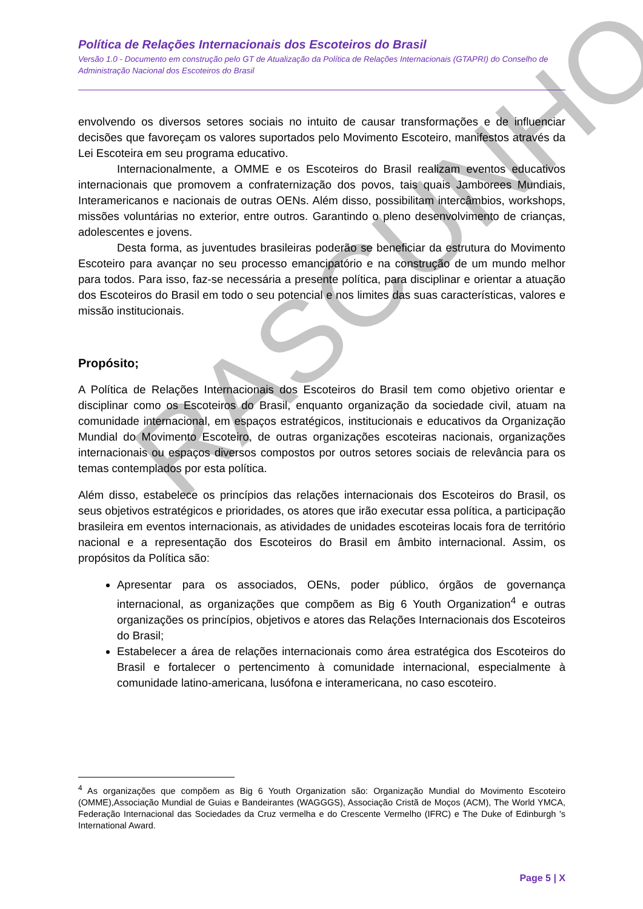RASCUNHO
Política de Relações Internacionais dos Escoteiros do Brasil
Versão 1.0 - Documento em construção pelo GT de Atualização da Política de Relações Internacionais (GTAPRI) do Conselho de Administração Nacional dos Escoteiros do Brasil
envolvendo os diversos setores sociais no intuito de causar transformações e de influenciar decisões que favoreçam os valores suportados pelo Movimento Escoteiro, manifestos através da Lei Escoteira em seu programa educativo.
Internacionalmente, a OMME e os Escoteiros do Brasil realizam eventos educativos internacionais que promovem a confraternização dos povos, tais quais Jamborees Mundiais, Interamericanos e nacionais de outras OENs. Além disso, possibilitam intercâmbios, workshops, missões voluntárias no exterior, entre outros. Garantindo o pleno desenvolvimento de crianças, adolescentes e jovens.
Desta forma, as juventudes brasileiras poderão se beneficiar da estrutura do Movimento Escoteiro para avançar no seu processo emancipatório e na construção de um mundo melhor para todos. Para isso, faz-se necessária a presente política, para disciplinar e orientar a atuação dos Escoteiros do Brasil em todo o seu potencial e nos limites das suas características, valores e missão institucionais.
Propósito;
A Política de Relações Internacionais dos Escoteiros do Brasil tem como objetivo orientar e disciplinar como os Escoteiros do Brasil, enquanto organização da sociedade civil, atuam na comunidade internacional, em espaços estratégicos, institucionais e educativos da Organização Mundial do Movimento Escoteiro, de outras organizações escoteiras nacionais, organizações internacionais ou espaços diversos compostos por outros setores sociais de relevância para os temas contemplados por esta política.
Além disso, estabelece os princípios das relações internacionais dos Escoteiros do Brasil, os seus objetivos estratégicos e prioridades, os atores que irão executar essa política, a participação brasileira em eventos internacionais, as atividades de unidades escoteiras locais fora de território nacional e a representação dos Escoteiros do Brasil em âmbito internacional. Assim, os propósitos da Política são:
Apresentar para os associados, OENs, poder público, órgãos de governança internacional, as organizações que compõem as Big 6 Youth Organization<sup>4</sup> e outras organizações os princípios, objetivos e atores das Relações Internacionais dos Escoteiros do Brasil;
Estabelecer a área de relações internacionais como área estratégica dos Escoteiros do Brasil e fortalecer o pertencimento à comunidade internacional, especialmente à comunidade latino-americana, lusófona e interamericana, no caso escoteiro.
<sup>4</sup> As organizações que compõem as Big 6 Youth Organization são: Organização Mundial do Movimento Escoteiro (OMME),Associação Mundial de Guias e Bandeirantes (WAGGGS), Associação Cristã de Moços (ACM), The World YMCA, Federação Internacional das Sociedades da Cruz vermelha e do Crescente Vermelho (IFRC) e The Duke of Edinburgh 's International Award.
Page 5 | X